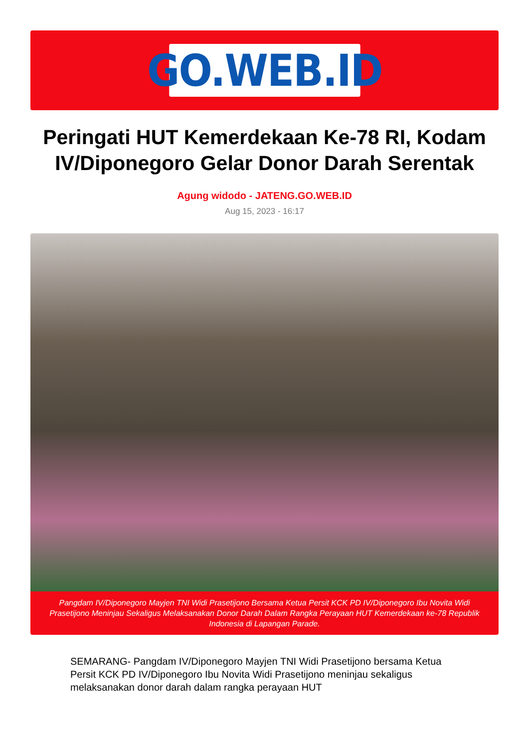GO.WEB.ID
Peringati HUT Kemerdekaan Ke-78 RI, Kodam IV/Diponegoro Gelar Donor Darah Serentak
Agung widodo - JATENG.GO.WEB.ID
Aug 15, 2023 - 16:17
Pangdam IV/Diponegoro Mayjen TNI Widi Prasetijono Bersama Ketua Persit KCK PD IV/Diponegoro Ibu Novita Widi Prasetijono Meninjau Sekaligus Melaksanakan Donor Darah Dalam Rangka Perayaan HUT Kemerdekaan ke-78 Republik Indonesia di Lapangan Parade.
SEMARANG- Pangdam IV/Diponegoro Mayjen TNI Widi Prasetijono bersama Ketua Persit KCK PD IV/Diponegoro Ibu Novita Widi Prasetijono meninjau sekaligus melaksanakan donor darah dalam rangka perayaan HUT